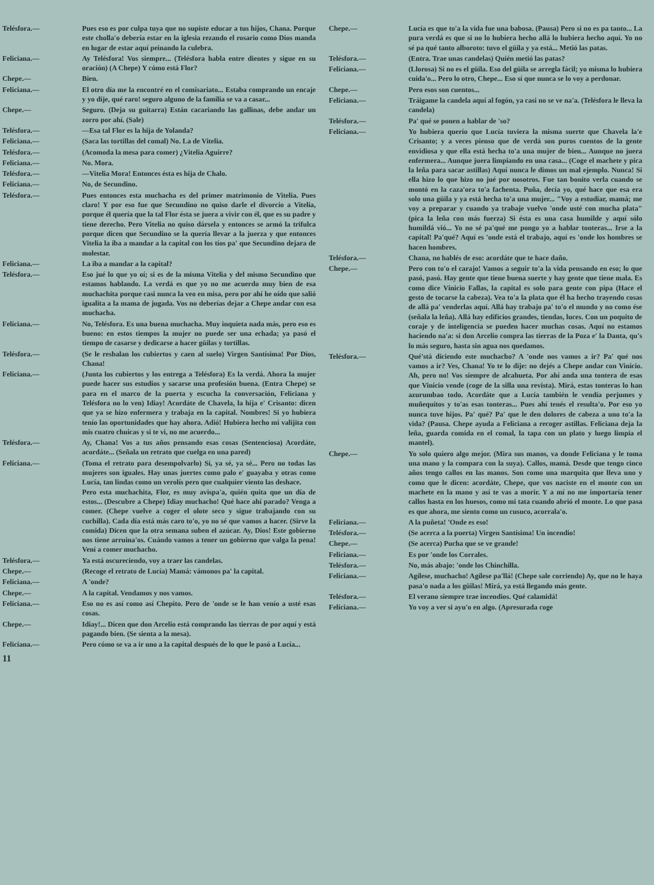Telésfora.— Pues eso es por culpa tuya que no supiste educar a tus hijos, Chana. Porque este cholla'o debería estar en la iglesia rezando el rosario como Dios manda en lugar de estar aquí peinando la culebra.
Feliciana.— Ay Telésfora! Vos siempre... (Telésfora habla entre dientes y sigue en su oración) (A Chepe) Y cómo está Flor?
Chepe.— Bien.
Feliciana.— El otro día me la encontré en el comisariato... Estaba comprando un encaje y yo dije, qué raro! seguro alguno de la familia se va a casar...
Chepe.— Seguro. (Deja su guitarra) Están cacariando las gallinas, debe andar un zorro por ahí. (Sale)
Telésfora.— —Esa tal Flor es la hija de Yolanda?
Feliciana.— (Saca las tortillas del comal) No. La de Vitelia.
Telésfora.— (Acomoda la mesa para comer) ¿Vitelia Aguirre?
Feliciana.— No. Mora.
Telésfora.— —Vitelia Mora! Entonces ésta es hija de Chalo.
Feliciana.— No, de Secundino.
Telésfora.— Pues entonces esta muchacha es del primer matrimonio de Vitelia. Pues claro! Y por eso fue que Secundino no quiso darle el divorcio a Vitelia, porque él quería que la tal Flor ésta se juera a vivir con él, que es su padre y tiene derecho. Pero Vitelia no quiso dársela y entonces se armó la trifulca porque dicen que Secundino se la quería llevar a la juerza y que entonces Vitelia la iba a mandar a la capital con los tíos pa' que Secundino dejara de molestar.
Feliciana.— La iba a mandar a la capital?
Telésfora.— Eso jué lo que yo oí; si es de la misma Vitelia y del mismo Secundino que estamos hablando. La verdá es que yo no me acuerdo muy bien de esa muchachita porque casi nunca la veo en misa, pero por ahí he oído que salió igualita a la mama de jugada. Vos no deberías dejar a Chepe andar con esa muchacha.
Feliciana.— No, Telésfora. Es una buena muchacha. Muy inquieta nada más, pero eso es bueno: en estos tiempos la mujer no puede ser una echada; ya pasó el tiempo de casarse y dedicarse a hacer güilas y tortillas.
Telésfora.— (Se le resbalan los cubiertos y caen al suelo) Virgen Santísima! Por Dios, Chana!
Feliciana.— (Junta los cubiertos y los entrega a Telésfora) Es la verdá. Ahora la mujer puede hacer sus estudios y sacarse una profesión buena. (Entra Chepe) se para en el marco de la puerta y escucha la conversación, Feliciana y Telésfora no lo ven) Idiay! Acordáte de Chavela, la hija e' Crisanto: dicen que ya se hizo enfermera y trabaja en la capital. Nombres! Si yo hubiera tenío las oportunidades que hay ahora. Adió! Hubiera hecho mi valijita con mis cuatro chuicas y si te vi, no me acuerdo...
Telésfora.— Ay, Chana! Vos a tus años pensando esas cosas (Sentenciosa) Acordáte, acordáte... (Señala un retrato que cuelga en una pared)
Feliciana.— (Toma el retrato para desempolvarlo) Sí, ya sé, ya sé... Pero no todas las mujeres son iguales. Hay unas juertes como palo e' guayaba y otras como Lucía, tan lindas como un verolís pero que cualquier viento las deshace.
Pero esta muchachita, Flor, es muy avispa'a, quién quita que un día de estos... (Descubre a Chepe) Idiay muchacho! Qué hace ahí parado? Venga a comer. (Chepe vuelve a coger el olote seco y sigue trabajando con su cuchilla). Cada día está más caro to'o, yo no sé que vamos a hacer. (Sirve la comida) Dicen que la otra semana suben el azúcar. Ay, Dios! Este gobierno nos tiene arruina'os. Cuándo vamos a tener un gobierno que valga la pena! Vení a comer muchacho.
Telésfora.— Ya está oscureciendo, voy a traer las candelas.
Chepe.— (Recoge el retrato de Lucía) Mamá: vámonos pa' la capital.
Feliciana.— A 'onde?
Chepe.— A la capital. Vendamos y nos vamos.
Feliciana.— Eso no es así como así Chepito. Pero de 'onde se le han venío a usté esas cosas.
Chepe.— Idiay!... Dicen que don Arcelio está comprando las tierras de por aquí y está pagando bien. (Se sienta a la mesa).
Feliciana.— Pero cómo se va a ir uno a la capital después de lo que le pasó a Lucía...
11
Chepe.— Lucía es que to'a la vida fue una babosa. (Pausa) Pero si no es pa tanto... La pura verdá es que si no lo hubiera hecho allá lo hubiera hecho aquí. Yo no sé pa qué tanto alboroto: tuvo el güila y ya está... Metió las patas.
Telésfora.— (Entra. Trae unas candelas) Quién metió las patas?
Feliciana.— (Llorosa) Si no es el güila. Eso del güila se arregla fácil; yo misma lo hubiera cuida'o... Pero lo otro, Chepe... Eso sí que nunca se lo voy a perdonar.
Chepe.— Pero esos son cuentos...
Feliciana.— Tráigame la candela aquí al fogón, ya casi no se ve na'a. (Telésfora le lleva la candela)
Telésfora.— Pa' qué se ponen a hablar de 'so?
Feliciana.— Yo hubiera querío que Lucía tuviera la misma suerte que Chavela la'e Crisanto; y a veces pienso que de verdá son puros cuentos de la gente envidiosa y que ella está hecha to'a una mujer de bien... Aunque no juera enfermera... Aunque juera limpiando en una casa... (Coge el machete y pica la leña para sacar astillas) Aquí nunca le dimos un mal ejemplo. Nunca! Si ella hizo lo que hizo no jué por nosotros. Fue tan bonito verla cuando se montó en la caza'ora to'a fachenta. Puña, decía yo, qué hace que esa era solo una güila y ya está hecha to'a una mujer... "Voy a estudiar, mamá; me voy a preparar y cuando ya trabaje vuelvo 'onde usté con mucha plata" (pica la leña con más fuerza) Si ésta es una casa humilde y aquí sólo humildá vió... Yo no sé pa'qué me pongo yo a hablar tonteras... Irse a la capital! Pa'qué? Aquí es 'onde está el trabajo, aquí es 'onde los hombres se hacen hombres.
Telésfora.— Chana, no hablés de eso: acordáte que te hace daño.
Chepe.— Pero con to'o el carajo! Vamos a seguir to'a la vida pensando en eso; lo que pasó, pasó. Hay gente que tiene buena suerte y hay gente que tiene mala. Es como dice Vinicio Fallas, la capital es solo para gente con pipa (Hace el gesto de tocarse la cabeza). Vea to'a la plata que él ha hecho trayendo cosas de allá pa' venderlas aquí. Allá hay trabajo pa' to'o el mundo y no como ése (señala la leña). Allá hay edificios grandes, tiendas, luces. Con un poquito de coraje y de inteligencia se pueden hacer muchas cosas. Aquí no estamos haciendo na'a: si don Arcelio compra las tierras de la Poza e' la Danta, qu's lo más seguro, hasta sin agua nos quedamos.
Telésfora.— Qué'stá diciendo este muchacho? A 'onde nos vamos a ir? Pa' qué nos vamos a ir? Ves, Chana! Yo te lo dije: no dejés a Chepe andar con Vinicio. Ah, pero no! Vos siempre de alcahueta. Por ahí anda una tontera de esas que Vinicio vende (coge de la silla una revista). Mirá, estas tonteras lo han azurumbao todo. Acordáte que a Lucía también le vendía perjumes y muñequitos y to'as esas tonteras... Pues ahí tenés el resulta'o. Por eso yo nunca tuve hijos. Pa' qué? Pa' que le den dolores de cabeza a uno to'a la vida? (Pausa. Chepe ayuda a Feliciana a recoger astillas. Feliciana deja la leña, guarda comida en el comal, la tapa con un plato y luego limpia el mantel).
Chepe.— Yo solo quiero algo mejor. (Mira sus manos, va donde Feliciana y le toma una mano y la compara con la suya). Callos, mamá. Desde que tengo cinco años tengo callos en las manos. Son como una marquita que lleva uno y como que le dicen: acordáte, Chepe, que vos naciste en el monte con un machete en la mano y así te vas a morir. Y a mí no me importaría tener callos hasta en los huesos, como mi tata cuando abrió el monte. Lo que pasa es que ahora, me siento como un cusuco, acorrala'o.
Feliciana.— A la puñeta! 'Onde es eso!
Telésfora.— (Se acerca a la puerta) Virgen Santísima! Un incendio!
Chepe.— (Se acerca) Pucha que se ve grande!
Feliciana.— Es por 'onde los Corrales.
Telésfora.— No, más abajo: 'onde los Chinchilla.
Feliciana.— Agílese, muchacho! Agílese pa'llá! (Chepe sale corriendo) Ay, que no le haya pasa'o nada a los güilas! Mirá, ya está llegando más gente.
Telésfora.— El verano siempre trae incendios. Qué calamidá!
Feliciana.— Yo voy a ver si ayu'o en algo. (Apresurada coge